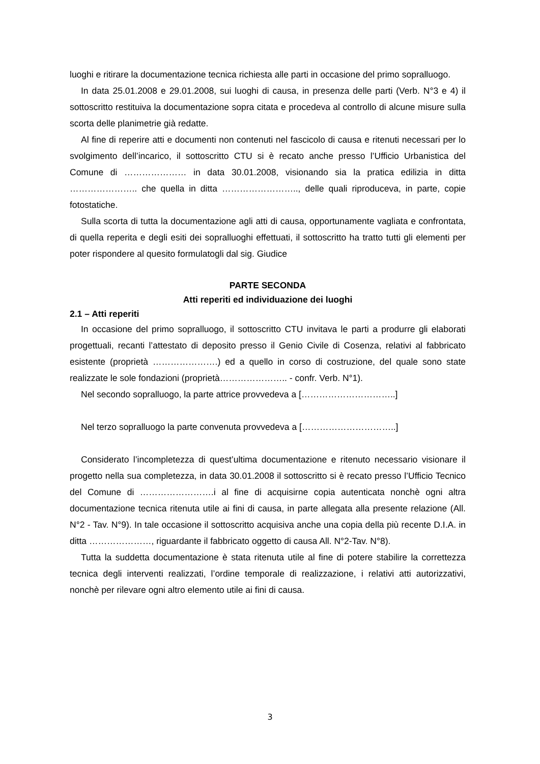luoghi e ritirare la documentazione tecnica richiesta alle parti in occasione del primo sopralluogo.
In data 25.01.2008 e 29.01.2008, sui luoghi di causa, in presenza delle parti (Verb. N°3 e 4) il sottoscritto restituiva la documentazione sopra citata e procedeva al controllo di alcune misure sulla scorta delle planimetrie già redatte.
Al fine di reperire atti e documenti non contenuti nel fascicolo di causa e ritenuti necessari per lo svolgimento dell’incarico, il sottoscritto CTU si è recato anche presso l’Ufficio Urbanistica del Comune di ………………… in data 30.01.2008, visionando sia la pratica edilizia in ditta ………………….. che quella in ditta …………………….., delle quali riproduceva, in parte, copie fotostatiche.
Sulla scorta di tutta la documentazione agli atti di causa, opportunamente vagliata e confrontata, di quella reperita e degli esiti dei sopralluoghi effettuati, il sottoscritto ha tratto tutti gli elementi per poter rispondere al quesito formulatogli dal sig. Giudice
PARTE SECONDA
Atti reperiti ed individuazione dei luoghi
2.1 – Atti reperiti
In occasione del primo sopralluogo, il sottoscritto CTU invitava le parti a produrre gli elaborati progettuali, recanti l’attestato di deposito presso il Genio Civile di Cosenza, relativi al fabbricato esistente (proprietà ………………….) ed a quello in corso di costruzione, del quale sono state realizzate le sole fondazioni (proprietà………………….. - confr. Verb. N°1).
Nel secondo sopralluogo, la parte attrice provvedeva a […………………………..]
Nel terzo sopralluogo la parte convenuta provvedeva a […………………………..]
Considerato l’incompletezza di quest’ultima documentazione e ritenuto necessario visionare il progetto nella sua completezza, in data 30.01.2008 il sottoscritto si è recato presso l’Ufficio Tecnico del Comune di …………………….i al fine di acquisirne copia autenticata nonchè ogni altra documentazione tecnica ritenuta utile ai fini di causa, in parte allegata alla presente relazione (All. N°2 - Tav. N°9). In tale occasione il sottoscritto acquisiva anche una copia della più recente D.I.A. in ditta …………………, riguardante il fabbricato oggetto di causa All. N°2-Tav. N°8).
Tutta la suddetta documentazione è stata ritenuta utile al fine di potere stabilire la correttezza tecnica degli interventi realizzati, l’ordine temporale di realizzazione, i relativi atti autorizzativi, nonchè per rilevare ogni altro elemento utile ai fini di causa.
3